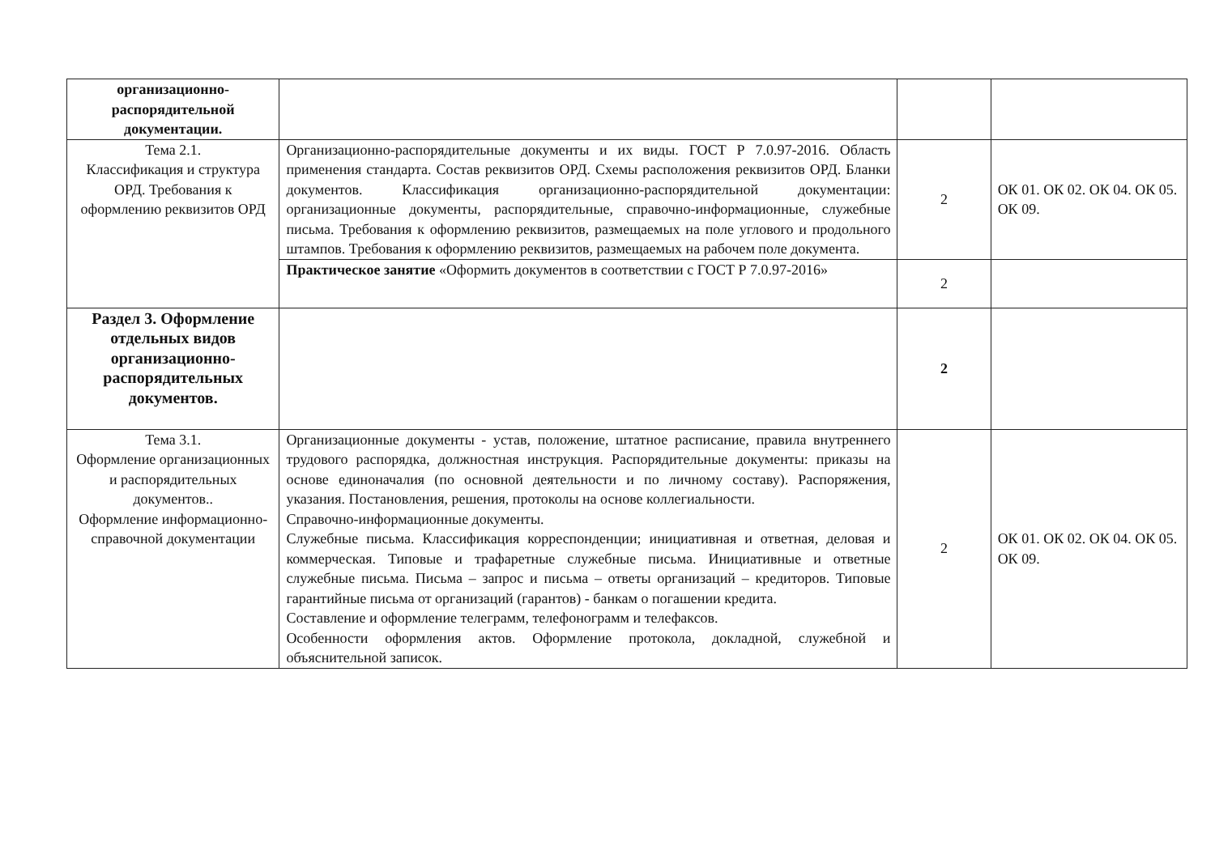| организационно-распорядительной документации. | | | |
| Тема 2.1. Классификация и структура ОРД. Требования к оформлению реквизитов ОРД | Организационно-распорядительные документы и их виды. ГОСТ Р 7.0.97-2016. Область применения стандарта. Состав реквизитов ОРД. Схемы расположения реквизитов ОРД. Бланки документов. Классификация организационно-распорядительной документации: организационные документы, распорядительные, справочно-информационные, служебные письма. Требования к оформлению реквизитов, размещаемых на поле углового и продольного штампов. Требования к оформлению реквизитов, размещаемых на рабочем поле документа. | 2 | ОК 01. ОК 02. ОК 04. ОК 05. ОК 09. |
| | Практическое занятие «Оформить документов в соответствии с ГОСТ Р 7.0.97-2016» | 2 | |
| Раздел 3. Оформление отдельных видов организационно-распорядительных документов. | | 2 | |
| Тема 3.1. Оформление организационных и распорядительных документов.. Оформление информационно-справочной документации | Организационные документы - устав, положение, штатное расписание, правила внутреннего трудового распорядка, должностная инструкция. Распорядительные документы: приказы на основе единоначалия (по основной деятельности и по личному составу). Распоряжения, указания. Постановления, решения, протоколы на основе коллегиальности. Справочно-информационные документы. Служебные письма. Классификация корреспонденции; инициативная и ответная, деловая и коммерческая. Типовые и трафаретные служебные письма. Инициативные и ответные служебные письма. Письма – запрос и письма – ответы организаций – кредиторов. Типовые гарантийные письма от организаций (гарантов) - банкам о погашении кредита. Составление и оформление телеграмм, телефонограмм и телефаксов. Особенности оформления актов. Оформление протокола, докладной, служебной и объяснительной записок. | 2 | ОК 01. ОК 02. ОК 04. ОК 05. ОК 09. |